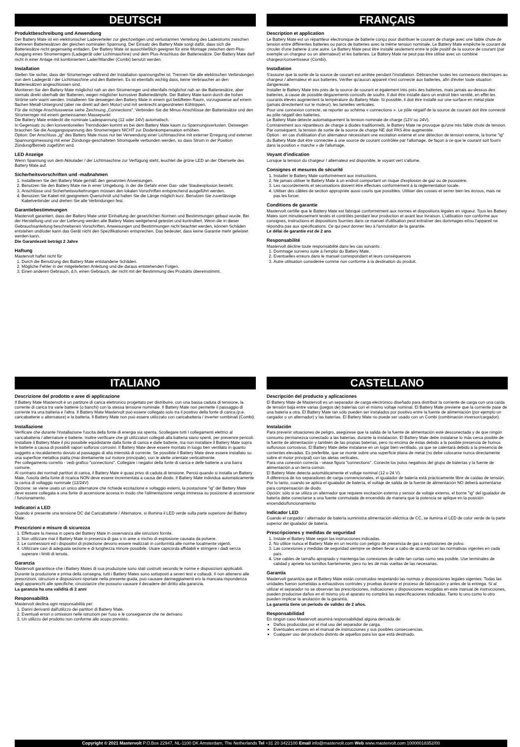DEUTSCH
Produktbeschreibung und Anwendung
Der Battery Mate ist ein elektronischer Ladeverteiler zur gleichzeitigen und verlustarmen Verteilung des Ladestroms zwischen mehreren Batteriesätzen der gleichen nominalen Spannung. Der Einsatz des Battery Mate sorgt dafür, dass sich die Batteriesätze nicht gegenseitig entladen. Der Battery Mate ist ausschließlich geeignet für eine Montage zwischen dem Plus-Ausgang eines Stromerregers (Ladegerät oder Lichtmaschine) und dem Plus-Anschluss der Batteriesätze. Der Battery Mate darf nicht in einer Anlage mit kombiniertem Lader/Wandler (Combi) benutzt werden.
Installation
Stellen Sie sicher, dass der Stromerreger während der Installation spannungsfrei ist. Trennen Sie alle elektrischen Verbindungen von dem Ladegerät / der Lichtmaschine und den Batterien. Es ist ebenfalls wichtig dass, keine Verbraucher an den Batteriesätzen angeschlossen sind.
Montieren Sie den Battery Mate möglichst nah an den Stromerreger und ebenfalls möglichst nah an die Batteriesätze, aber niemals direkt oberhalb der Batterien, wegen möglicher korrosiver Batteriedämpfe. Der Battery Mate kann durch die hohen Ströme sehr warm werden. Installieren Sie deswegen den Battery Mate in einem gut belüfteten Raum, vorzugsweise auf einem flachen Metall-Untergrund (aber nie direkt auf dem Motor) und mit senkrecht angeordneten Kühlrippen.
Für die richtige Anschlussweise siehe Zeichnung „Connections". Verbinden Sie die Minus-Anschlüsse der Batteriesätze und den Stromerreger mit einem gemeinsamen Massepunkt
Die Battery Mate entdeckt die nominale Ladespannung (12 oder 24V) automatisch.
In Gegensatz zu den konventionellen Trenndioden kommt es bei dem Battery Mate kaum zu Spannungsverlusten. Deswegen brauchen Sie die Ausgangsspannung des Stromerregers NICHT zur Diodenkompensation erhöhen.
Option: Der Anschluss „ig" des Battery Mate muss nur bei Verwendung einer Lichtmaschine mit externer Erregung und externer Spannungsmessung mit einer Zündungs-geschalteten Stromquelle verbunden werden, so dass Strom in der Position Zündung/Betrieb zugeführt wird.
LED Anzeige
Wenn Spannung von dem Akkulader / der Lichtmaschine zur Verfügung steht, leuchtet die grüne LED an der Oberseite des Battery Mate auf.
Sicherheitsvorschriften und -maßnahmen
1. Installieren Sie den Battery Mate gemäß den genannten Anweisungen.
2. Benutzen Sie den Battery Mate nie in einer Umgebung, in der die Gefahr einer Gas- oder Staubexplosion besteht.
3. Anschlüsse und Sicherheitsvorkehrungen müssen den lokalen Vorschriften entsprechend ausgeführt werden.
4. Benutzen Sie Kabel mit geeignetem Querschnitt und halten Sie die Länge möglich kurz. Benutzen Sie zuverlässige Kabelverbinder und drehen Sie alle Verbindungen fest.
Garantiebestimmungen
Mastervolt garantiert, dass der Battery Mate unter Einhaltung der gesetzlichen Normen und Bestimmungen gebaut wurde. Bei der Herstellung und vor der Lieferung werden alle Battery Mates weitgehend getestet und kontrolliert. Wenn die in dieser Gebrauchsanleitung beschriebenen Vorschriften, Anweisungen und Bestimmungen nicht beachtet werden, können Schäden entstehen und/oder kann das Gerät nicht den Spezifikationen entsprechen. Das bedeutet, dass keine Garantie mehr geleistet werden kann.
Die Garantiezeit beträgt 2 Jahre
Haftung
Mastervolt haftet nicht für:
1. Durch die Benutzung des Battery Mate entstandene Schäden.
2. Mögliche Fehler in der mitgelieferten Anleitung und die daraus entstehenden Folgen.
3. Einen anderen Gebrauch, d.h. einen Gebrauch, der nicht mit der Bestimmung des Produkts übereinstimmt.
FRANÇAIS
Description et application
Le Battery Mate est un répartiteur électronique de batterie conçu pour distribuer le courant de charge avec une faible chute de tension entre différentes batteries ou parcs de batteries avec la même tension nominale. Le Battery Mate empêche le courant de circuler d'une batterie à une autre. Le Battery Mate peut être installé seulement entre le pôle positif de la source de courant (par exemple un chargeur ou un alternateur) et les batteries. Le Battery Mate ne peut pas être utilisé avec un combiné chargeur/convertisseur (Combi).
Installation
S'assurer que la sortie de la source de courant est arrêtée pendant l'installation. Débrancher toutes les connexions électriques au chargeur / alternateur et aux batteries. Vérifier qu'aucun appareil n'est connecté aux batteries, afin d'éviter toute situation dangereuse.
Installer le Battery Mate très près de la source de courant et également très près des batteries, mais jamais au-dessus des batteries, à cause de possible dégazements corrosifs de soufre. Il doit être installé dans un endroit bien ventilé, en effet les courants élevés augmentent la température du Battery Mate. Si possible, il doit être installé sur une surface en métal plate (jamais directement sur le moteur), les lamelles verticales.
Pour une connexion correcte, se reporter au schéma « connections ». Le pôle négatif de la source de courant doit être connecté au pôle négatif des batteries.
Le Battery Mate détecte automatiquement la tension nominale de charge (12V ou 24V).
Contrairement aux répartiteurs de charge à diodes traditionnels, le Battery Mate ne provoque qu'une très faible chute de tension. Par conséquent, la tension de sortie de la source de charge NE doit PAS être augmentée.
Option : en cas d'utilisation d'un alternateur nécessitant une excitation externe et une détection de tension externe, la borne "ig" du Battery Mate doit être connectée à une source de courant contrôlée par l'allumage, de façon à ce que le courant soit fourni dans la position « marche » de l'allumage.
Voyant d'indication
Lorsque la tension du chargeur / alternateur est disponible, le voyant vert s'allume.
Consignes et mesures de sécurité
1. Installer le Battery Mate conformément aux instructions.
2. Ne jamais utiliser le Battery Mate à un endroit comportant un risque d'explosion de gaz ou de poussière.
3. Les raccordements et sécurisations doivent être effectués conformément à la réglementation locale.
4. Utiliser des câbles de section appropriée aussi courts que possibles. Utiliser des cosses et serrer bien les écrous, mais ne pas les forcer.
Conditions de garantie
Mastervolt certifie que le Battery Mate est fabriqué conformément aux normes et dispositions légales en vigueur. Tous les Battery Mates sont minutieusement testés et contrôlés pendant leur production et avant leur livraison. L'utilisation non conforme aux consignes, instructions et dispositions fournies dans ce manuel d'utilisation peut entraîner des dommages et/ou l'appareil ne répondra pas aux spécifications. Ce qui peut donner lieu à l'annulation de la garantie.
Le délai de garantie est de 2 ans
Responsabilité
Mastervolt décline toute responsabilité dans les cas suivants :
1. Dommage survenu suite à l'emploi du Battery Mate.
2. Eventuelles erreurs dans le manuel correspondant et leurs conséquences
3. Autre utilisation considérée comme non conforme à la destination du produit.
ITALIANO
Descrizione del prodotto e aree di applicazione
Il Battery Mate Mastervolt è un partitore di carica elettronico progettato per distribuire, con una bassa caduta di tensione, la corrente di carica tra varie batterie (o banchi) con la stessa tensione nominale. Il Battery Mate non permette il passaggio di corrente tra una batteria e l'altra. Il Battery Mate Mastervolt può essere collegato solo tra il positivo della fonte di carica (p.e. caricabatterie o alternatore) e la batteria. Il Battery Mate non può essere utilizzato con caricabatteria / inverter combinati (Combi).
Installazione
Verificare che durante l'installazione l'uscita della fonte di energia sia spenta. Scollegare tutti I collegamenti elettrici al caricabatteria / alternatore e batterie. Inoltre verificare che gli utilizzatori collegati alla batteria siano spenti, per prevenire pericoli.
Installare il Battery Mate il più possibile equidistante dalla fonte di carica e dalle batterie, ma non installare il Battery Mate sopra le batterie a causa di possibili vapori solforosi corrosivi. Il Battery Mate deve essere montato in luogo ben ventilato in quanto soggetto a riscaldamento dovuto al passaggio di alta intensità di corrente. Se possibile il Battery Mate deve essere installato su una superficie metallica piatta (mai direttamente sul motore principale), con le alette orientate verticalmente.
Per collegamento corretto - vedi grafico "connections". Collegare i negativi della fonte di carica e delle batterie a una barra comune.
Al contrario dei normali partitori di carica, il Battery Mate è quasi privo di caduta di tensione. Perciò quando si installa un Battery Mate, l'uscita della fonte di ricarica NON deve essere incrementata a causa del diodo. Il Battery Mate individua automaticamente la carica di voltaggio nominale (12/24V)
Opzione: se viene usato un unico alternatore che richiede eccitazione e voltaggio esterni, la postazione "ig" del Battery Mate deve essere collegata a una fonte di accensione accesa in modo che l'alimentazione venga immessa su posizione di accensione / funzionamento.
Indicatori a LED
Quando è presente una tensione DC dal Caricabatterie / Alternatore, si illumina il LED verde sulla parte superiore del Battery Mate.
Prescrizioni e misure di sicurezza
1. Effettuare la messa in opera del Battery Mate in osservanza alle istruzioni fornite.
2. Non utilizzare mai il Battery Mate in presenza di gas o in aree a rischio di esplosione causata da polvere.
3. Le connessioni ed i dispositivi di protezione devono essere realizzati in conformità alle norme localmente vigenti.
4. Utilizzare cavi di adeguata sezione e di lunghezza minore possibile. Usare capicorda affidabili e stringere i dadi senza superare i limiti di tenuta.
Garanzia
Mastervolt garantisce che i Battery Mates di sua produzione sono stati costruiti secondo le norme e disposizioni applicabili. Durante la produzione e prima della consegna, tutti i Battery Mates sono sottoposti a severi test e collaudi. Il non attenersi alle prescrizioni, istruzioni e disposizioni riportate nella presente guida, può causare danneggiamenti e/o la mancata rispondenza degli apparecchi alle specifiche, circostanze che possono causare il decadere del diritto alla garanzia.
La garanzia ha una validità di 2 anni
Responsabilità
Mastervolt declina ogni responsabilità per:
1. Danni derivanti dall'utilizzo dei partitori di Battery Mate.
2. Eventuali errori o omissioni nelle istruzioni per l'uso e le conseguenze che ne derivano
3. Un utilizzo del prodotto non conforme allo scopo previsto.
CASTELLANO
Descripción del producto y aplicaciones
El Battery Mate de Mastervolt es un separador de carga electrónico diseñado para distribuir la corriente de carga con una caída de tensión baja entre varias (juegos de) baterías con el mismo voltaje nominal. El Battery Mate previene que la corriente pase de una batería a otra. El Battery Mate tan sólo pueden ser instalados por positivo entre la fuente de alimentación (por ejemplo un cargador o un alternador) y las baterías. El Battery Mate no puede ser usado con un Combi (combinación inversor/cargador).
Instalación
Para prevenir situaciones de peligro, asegúrese que la salida de la fuente de alimentación esté desconectada y de que ningún consumo permanezca conectado a las baterías, durante la instalación. El Battery Mate debe instalarse lo más cerca posible de la fuente de alimentación y también de las propias baterías, pero no encima de éstas debido a la posible presencia de humos sulfurosos corrosivos. El Battery Mate debe instalarse en un lugar bien ventilado, ya que se calentará debido a la presencia de corrientes elevadas. Es preferible, que se monte sobre una superficie plana de metal (no debe colocarse nunca directamente sobre el motor principal) con las aletas verticales.
Para una conexión correcta - véase figura "connections". Conecte los polos negativos del grupo de baterías y la fuente de alimentación a un tierra común.
El Battery Mate detecta automáticamente el voltaje nominal (12 o 24 V).
A diferencia de los separadores de carga convencionales, el igualador de batería está prácticamente libre de caídas de tensión. Por lo tanto, cuando se aplica el igualador de batería, el voltaje de salida de la fuente de alimentación NO deberá aumentarse para compensación de diodo.
Opción: sólo si se utiliza un alternador que requiere excitación externa y sensor de voltaje externo, el borne "ig" del igualador de batería debe conectarse a una fuente conmutada de encendido de manera que la potencia se aplique en la posición encendido/funcionamiento
Indicador LED
Cuando el cargador / alternador de batería suministra alimentación eléctrica de CC, se ilumina el LED de color verde de la parte superior del igualador de batería.
Prescripciones y medidas de seguridad
1. Instale el Battery Mate según las instrucciones indicadas.
2. No utilice nunca el Battery Mate en un recinto con peligro de presencia de gas o explosiones de polvo.
3. Las conexiones y medidas de seguridad siempre se deben llevar a cabo de acuerdo con las normativas vigentes en cada país.
4. Use cables de tamaño apropiado y mantenga las conexiones de cable tan cortas como sea posible. Use terminales de calidad y apriete los tornillos fuertemente, pero no les dé más vueltas de las necesarias.
Garantía
Mastervolt garantiza que el Battery Mate están construidos respetando las normas y disposiciones legales vigentes. Todas las unidades fueron sometidas a exhaustivos controles y pruebas durante el proceso de fabricación y antes de la entrega. Si al utilizar el separador no se observan las prescripciones, indicaciones y disposiciones recogidas en este manual de instrucciones, pueden producirse daños en el mismo y/o el aparato no cumplirá las especificaciones indicadas. Tanto lo uno como lo otro pueden implicar la anulación de la garantía.
La garantía tiene un periodo de validez de 2 años.
Responsabilidad
En ningún caso Mastervolt asumirá responsabilidad alguna derivada de:
Daños producidos por el mal uso del separador de carga.
Eventuales errores en el manual de instrucciones y sus posibles consecuencias.
Cualquier uso del producto distinto de aquellos para los que está destinado.
Copyright © 2021 Mastervolt P.O.Box 22947, NL-1100 DK Amsterdam, The Netherlands Tel +31 20 3422100 Email info@mastervolt.com Web www.mastervolt.com 10000018352/00